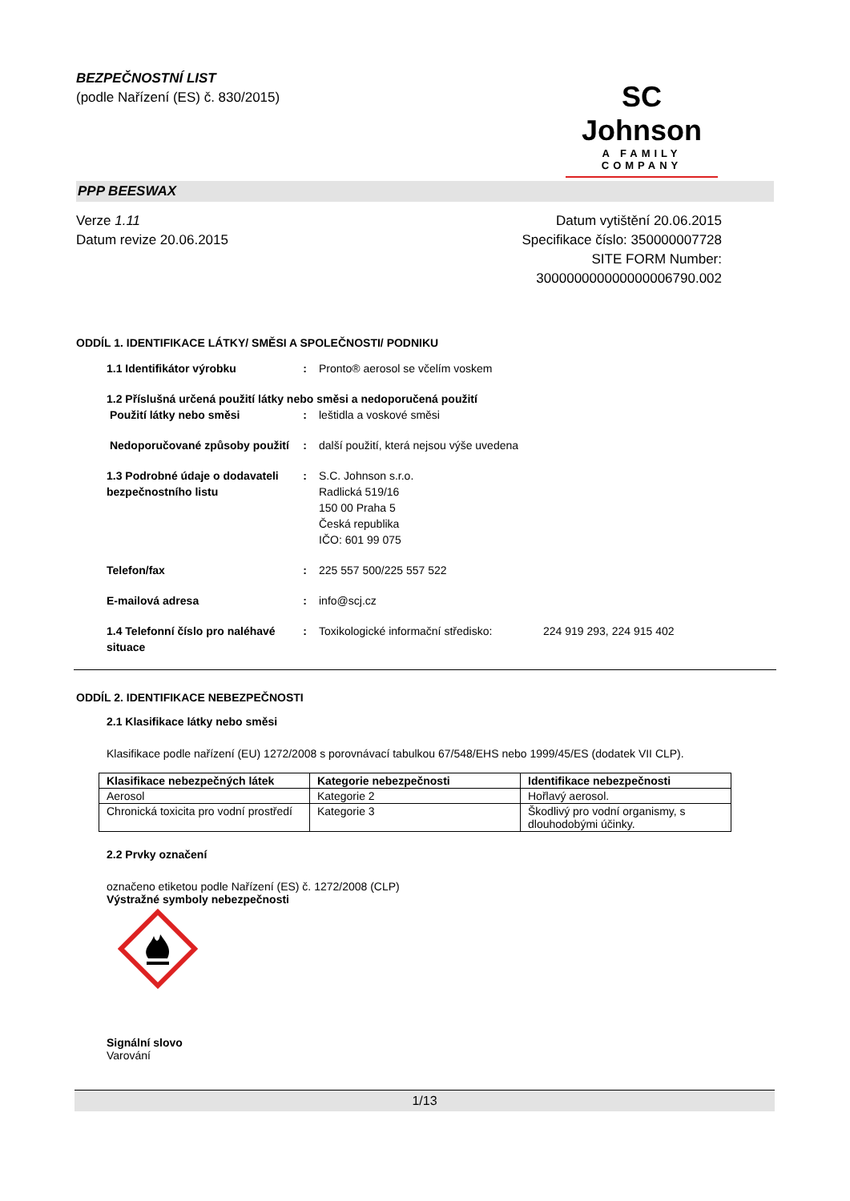BEZPEČNOSTNÍ LIST
(podle Nařízení (ES) č. 830/2015)
SC Johnson
A FAMILY COMPANY
PPP BEESWAX
Verze 1.11
Datum revize 20.06.2015
Datum vytištění 20.06.2015
Specifikace číslo: 350000007728
SITE FORM Number:
300000000000000006790.002
ODDÍL 1. IDENTIFIKACE LÁTKY/ SMĚSI A SPOLEČNOSTI/ PODNIKU
1.1 Identifikátor výrobku : Pronto® aerosol se včelím voskem
1.2 Příslušná určená použití látky nebo směsi a nedoporučená použití
Použití látky nebo směsi : leštidla a voskové směsi
Nedoporučované způsoby použití
: další použití, která nejsou výše uvedena
1.3 Podrobné údaje o dodavateli bezpečnostního listu
: S.C. Johnson s.r.o.
Radlická 519/16
150 00 Praha 5
Česká republika
IČO: 601 99 075
Telefon/fax : 225 557 500/225 557 522
E-mailová adresa : info@scj.cz
1.4 Telefonní číslo pro naléhavé situace
: Toxikologické informační středisko:
224 919 293, 224 915 402
ODDÍL 2. IDENTIFIKACE NEBEZPEČNOSTI
2.1 Klasifikace látky nebo směsi
Klasifikace podle nařízení (EU) 1272/2008 s porovnávací tabulkou 67/548/EHS nebo 1999/45/ES (dodatek VII CLP).
| Klasifikace nebezpečných látek | Kategorie nebezpečnosti | Identifikace nebezpečnosti |
| --- | --- | --- |
| Aerosol | Kategorie 2 | Hořlavý aerosol. |
| Chronická toxicita pro vodní prostředí | Kategorie 3 | Škodlivý pro vodní organismy, s dlouhodobými účinky. |
2.2 Prvky označení
označeno etiketou podle Nařízení (ES) č. 1272/2008 (CLP)
Výstražné symboly nebezpečnosti
Signální slovo
Varování
1/13